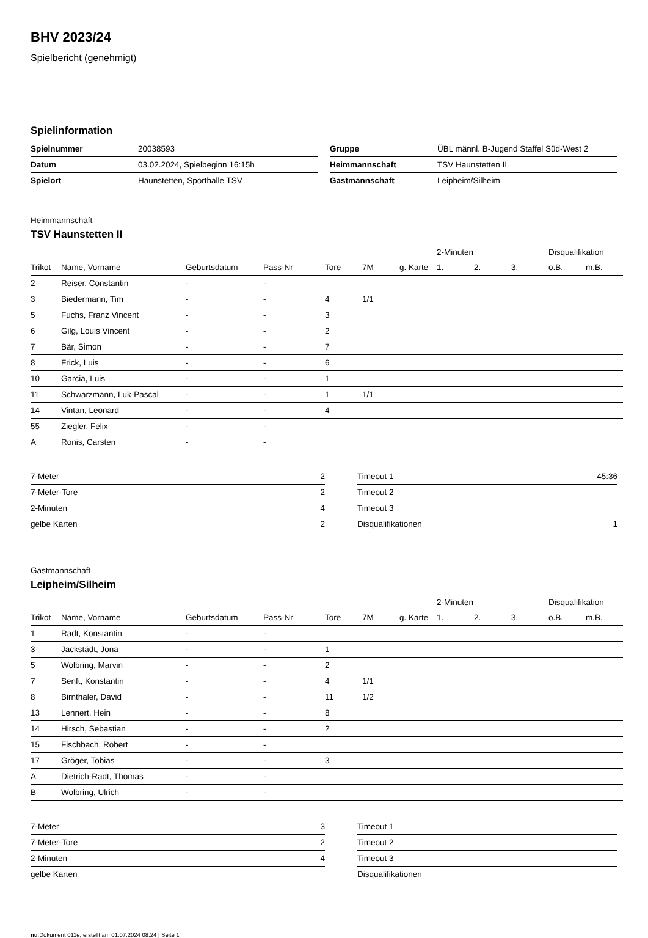BHV 2023/24
Spielbericht (genehmigt)
Spielinformation
| Spielnummer | 20038593 |
| Datum | 03.02.2024, Spielbeginn 16:15h |
| Spielort | Haunstetten, Sporthalle TSV |
| Gruppe | ÜBL männl. B-Jugend Staffel Süd-West 2 |
| Heimmannschaft | TSV Haunstetten II |
| Gastmannschaft | Leipheim/Silheim |
Heimmannschaft
TSV Haunstetten II
| | | | | | | | 2-Minuten | | | Disqualifikation | |
| --- | --- | --- | --- | --- | --- | --- | --- | --- | --- | --- | --- |
| Trikot | Name, Vorname | Geburtsdatum | Pass-Nr | Tore | 7M | g. Karte | 1. | 2. | 3. | o.B. | m.B. |
| 2 | Reiser, Constantin | - | - | | | | | | | | |
| 3 | Biedermann, Tim | - | - | 4 | 1/1 | | | | | | |
| 5 | Fuchs, Franz Vincent | - | - | 3 | | | | | | | |
| 6 | Gilg, Louis Vincent | - | - | 2 | | | | | | | |
| 7 | Bär, Simon | - | - | 7 | | | | | | | |
| 8 | Frick, Luis | - | - | 6 | | | | | | | |
| 10 | Garcia, Luis | - | - | 1 | | | | | | | |
| 11 | Schwarzmann, Luk-Pascal | - | - | 1 | 1/1 | | | | | | |
| 14 | Vintan, Leonard | - | - | 4 | | | | | | | |
| 55 | Ziegler, Felix | - | - | | | | | | | | |
| A | Ronis, Carsten | - | - | | | | | | | | |
| 7-Meter | 2 |
| 7-Meter-Tore | 2 |
| 2-Minuten | 4 |
| gelbe Karten | 2 |
| Timeout 1 | 45:36 |
| Timeout 2 | |
| Timeout 3 | |
| Disqualifikationen | 1 |
Gastmannschaft
Leipheim/Silheim
| | | | | | | | 2-Minuten | | | Disqualifikation | |
| --- | --- | --- | --- | --- | --- | --- | --- | --- | --- | --- | --- |
| Trikot | Name, Vorname | Geburtsdatum | Pass-Nr | Tore | 7M | g. Karte | 1. | 2. | 3. | o.B. | m.B. |
| 1 | Radt, Konstantin | - | - | | | | | | | | |
| 3 | Jackstädt, Jona | - | - | 1 | | | | | | | |
| 5 | Wolbring, Marvin | - | - | 2 | | | | | | | |
| 7 | Senft, Konstantin | - | - | 4 | 1/1 | | | | | | |
| 8 | Birnthaler, David | - | - | 11 | 1/2 | | | | | | |
| 13 | Lennert, Hein | - | - | 8 | | | | | | | |
| 14 | Hirsch, Sebastian | - | - | 2 | | | | | | | |
| 15 | Fischbach, Robert | - | - | | | | | | | | |
| 17 | Gröger, Tobias | - | - | 3 | | | | | | | |
| A | Dietrich-Radt, Thomas | - | - | | | | | | | | |
| B | Wolbring, Ulrich | - | - | | | | | | | | |
| 7-Meter | 3 |
| 7-Meter-Tore | 2 |
| 2-Minuten | 4 |
| gelbe Karten | |
| Timeout 1 | |
| Timeout 2 | |
| Timeout 3 | |
| Disqualifikationen | |
nu.Dokument 011e, erstellt am 01.07.2024 08:24 | Seite 1